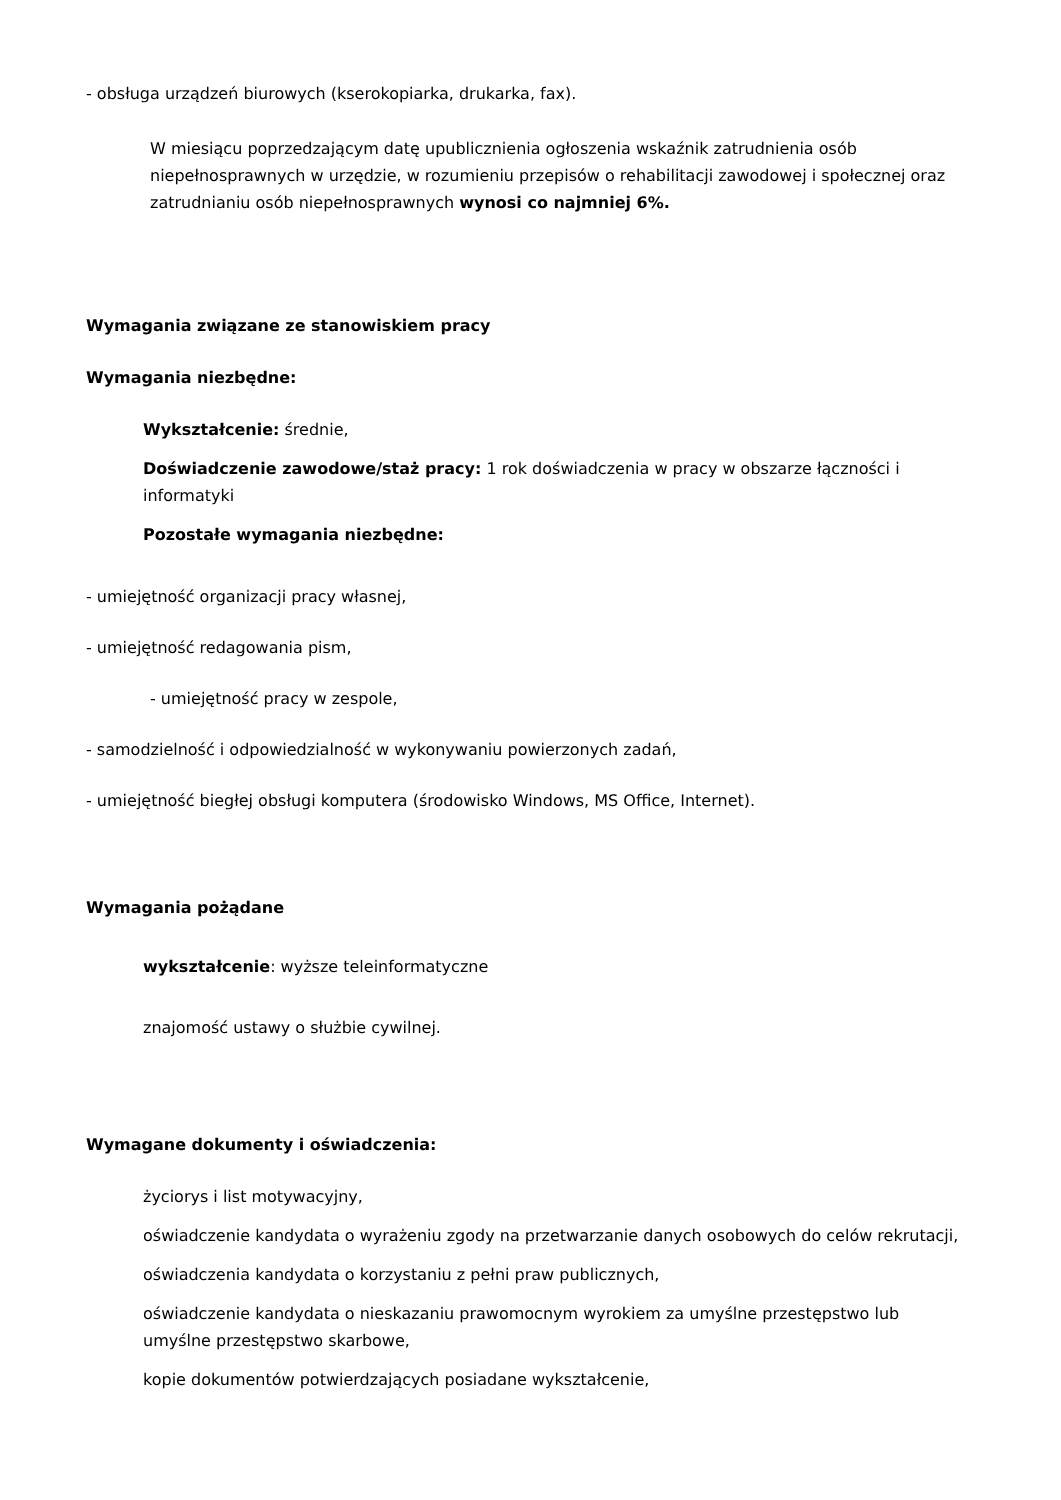- obsługa urządzeń biurowych (kserokopiarka, drukarka, fax).
W miesiącu poprzedzającym datę upublicznienia ogłoszenia wskaźnik zatrudnienia osób niepełnosprawnych w urzędzie, w rozumieniu przepisów o rehabilitacji zawodowej i społecznej oraz zatrudnianiu osób niepełnosprawnych wynosi co najmniej 6%.
Wymagania związane ze stanowiskiem pracy
Wymagania niezbędne:
Wykształcenie: średnie,
Doświadczenie zawodowe/staż pracy: 1 rok doświadczenia w pracy w obszarze łączności i informatyki
Pozostałe wymagania niezbędne:
- umiejętność organizacji pracy własnej,
- umiejętność redagowania pism,
- umiejętność pracy w zespole,
- samodzielność i odpowiedzialność w wykonywaniu powierzonych zadań,
- umiejętność biegłej obsługi komputera (środowisko Windows, MS Office, Internet).
Wymagania pożądane
wykształcenie: wyższe teleinformatyczne
znajomość ustawy o służbie cywilnej.
Wymagane dokumenty i oświadczenia:
życiorys i list motywacyjny,
oświadczenie kandydata o wyrażeniu zgody na przetwarzanie danych osobowych do celów rekrutacji,
oświadczenia kandydata o korzystaniu z pełni praw publicznych,
oświadczenie kandydata o nieskazaniu prawomocnym wyrokiem za umyślne przestępstwo lub umyślne przestępstwo skarbowe,
kopie dokumentów potwierdzających posiadane wykształcenie,